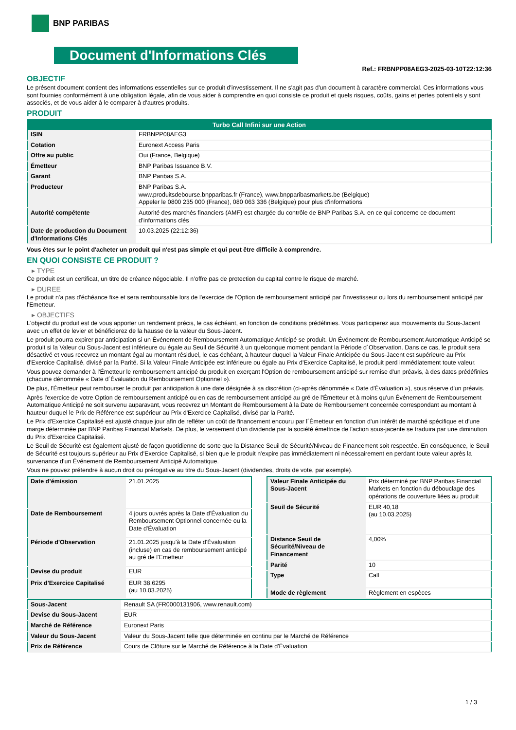BNP PARIBAS
Document d'Informations Clés
Ref.: FRBNPP08AEG3-2025-03-10T22:12:36
OBJECTIF
Le présent document contient des informations essentielles sur ce produit d'investissement. Il ne s'agit pas d'un document à caractère commercial. Ces informations vous sont fournies conformément à une obligation légale, afin de vous aider à comprendre en quoi consiste ce produit et quels risques, coûts, gains et pertes potentiels y sont associés, et de vous aider à le comparer à d'autres produits.
PRODUIT
| Turbo Call Infini sur une Action | |
| --- | --- |
| ISIN | FRBNPP08AEG3 |
| Cotation | Euronext Access Paris |
| Offre au public | Oui (France, Belgique) |
| Émetteur | BNP Paribas Issuance B.V. |
| Garant | BNP Paribas S.A. |
| Producteur | BNP Paribas S.A. www.produitsdebourse.bnpparibas.fr (France), www.bnpparibasmarkets.be (Belgique) Appeler le 0800 235 000 (France), 080 063 336 (Belgique) pour plus d'informations |
| Autorité compétente | Autorité des marchés financiers (AMF) est chargée du contrôle de BNP Paribas S.A. en ce qui concerne ce document d’informations clés |
| Date de production du Document d'Informations Clés | 10.03.2025 (22:12:36) |
Vous êtes sur le point d'acheter un produit qui n'est pas simple et qui peut être difficile à comprendre.
EN QUOI CONSISTE CE PRODUIT ?
▸ TYPE
Ce produit est un certificat, un titre de créance négociable. Il n’offre pas de protection du capital contre le risque de marché.
▸ DUREE
Le produit n'a pas d'échéance fixe et sera remboursable lors de l'exercice de l'Option de remboursement anticipé par l'investisseur ou lors du remboursement anticipé par l'Emetteur.
▸ OBJECTIFS
L'objectif du produit est de vous apporter un rendement précis, le cas échéant, en fonction de conditions prédéfinies. Vous participerez aux mouvements du Sous-Jacent avec un effet de levier et bénéficierez de la hausse de la valeur du Sous-Jacent.
Le produit pourra expirer par anticipation si un Événement de Remboursement Automatique Anticipé se produit. Un Événement de Remboursement Automatique Anticipé se produit si la Valeur du Sous-Jacent est inférieure ou égale au Seuil de Sécurité à un quelconque moment pendant la Période d´Observation. Dans ce cas, le produit sera désactivé et vous recevrez un montant égal au montant résiduel, le cas échéant, à hauteur duquel la Valeur Finale Anticipée du Sous-Jacent est supérieure au Prix d'Exercice Capitalisé, divisé par la Parité. Si la Valeur Finale Anticipée est inférieure ou égale au Prix d'Exercice Capitalisé, le produit perd immédiatement toute valeur.
Vous pouvez demander à l'Émetteur le remboursement anticipé du produit en exerçant l'Option de remboursement anticipé sur remise d'un préavis, à des dates prédéfinies (chacune dénommée « Date d´Évaluation du Remboursement Optionnel »).
De plus, l'Émetteur peut rembourser le produit par anticipation à une date désignée à sa discrétion (ci-après dénommée « Date d'Évaluation »), sous réserve d'un préavis.
Après l'exercice de votre Option de remboursement anticipé ou en cas de remboursement anticipé au gré de l'Émetteur et à moins qu'un Événement de Remboursement Automatique Anticipé ne soit survenu auparavant, vous recevrez un Montant de Remboursement à la Date de Remboursement concernée correspondant au montant à hauteur duquel le Prix de Référence est supérieur au Prix d'Exercice Capitalisé, divisé par la Parité.
Le Prix d'Exercice Capitalisé est ajusté chaque jour afin de refléter un coût de financement encouru par l´Émetteur en fonction d'un intérêt de marché spécifique et d'une marge déterminée par BNP Paribas Financial Markets. De plus, le versement d’un dividende par la société émettrice de l'action sous-jacente se traduira par une diminution du Prix d'Exercice Capitalisé.
Le Seuil de Sécurité est également ajusté de façon quotidienne de sorte que la Distance Seuil de Sécurité/Niveau de Financement soit respectée. En conséquence, le Seuil de Sécurité est toujours supérieur au Prix d'Exercice Capitalisé, si bien que le produit n'expire pas immédiatement ni nécessairement en perdant toute valeur après la survenance d'un Événement de Remboursement Anticipé Automatique.
Vous ne pouvez prétendre à aucun droit ou prérogative au titre du Sous-Jacent (dividendes, droits de vote, par exemple).
| Date d’émission | 21.01.2025 |
| Date de Remboursement | 4 jours ouvrés après la Date d'Évaluation du Remboursement Optionnel concernée ou la Date d'Évaluation |
| Période d'Observation | 21.01.2025 jusqu'à la Date d'Évaluation (incluse) en cas de remboursement anticipé au gré de l'Emetteur |
| Devise du produit | EUR |
| Prix d'Exercice Capitalisé | EUR 38,6295 (au 10.03.2025) |
| Valeur Finale Anticipée du Sous-Jacent | Prix déterminé par BNP Paribas Financial Markets en fonction du débouclage des opérations de couverture liées au produit |
| Seuil de Sécurité | EUR 40,18 (au 10.03.2025) |
| Distance Seuil de Sécurité/Niveau de Financement | 4,00% |
| Parité | 10 |
| Type | Call |
| Mode de règlement | Règlement en espèces |
| Sous-Jacent | Renault SA (FR0000131906, www.renault.com) |
| Devise du Sous-Jacent | EUR |
| Marché de Référence | Euronext Paris |
| Valeur du Sous-Jacent | Valeur du Sous-Jacent telle que déterminée en continu par le Marché de Référence |
| Prix de Référence | Cours de Clôture sur le Marché de Référence à la Date d'Évaluation |
1 / 3